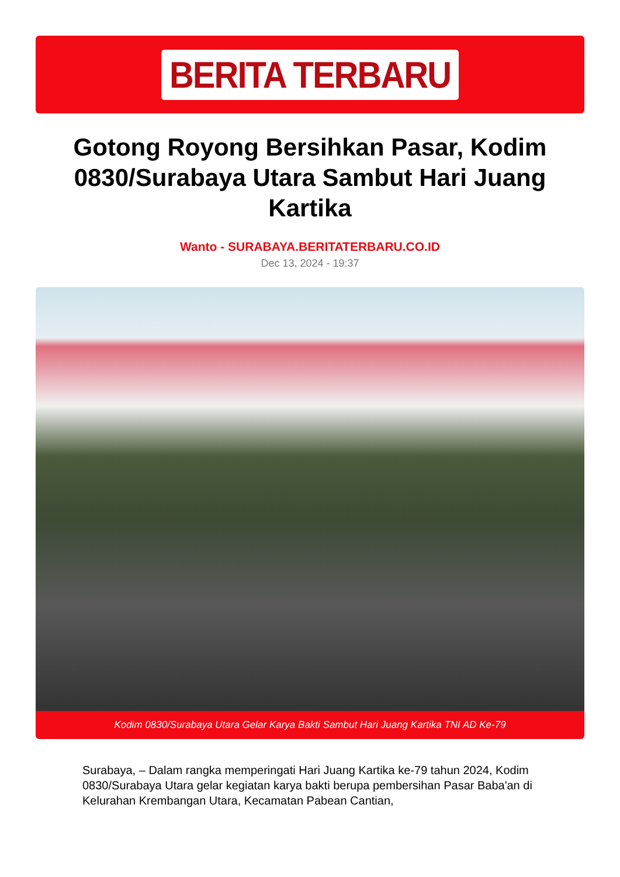BERITA TERBARU
Gotong Royong Bersihkan Pasar, Kodim 0830/Surabaya Utara Sambut Hari Juang Kartika
Wanto - SURABAYA.BERITATERBARU.CO.ID
Dec 13, 2024 - 19:37
Kodim 0830/Surabaya Utara Gelar Karya Bakti Sambut Hari Juang Kartika TNI AD Ke-79
Surabaya, – Dalam rangka memperingati Hari Juang Kartika ke-79 tahun 2024, Kodim 0830/Surabaya Utara gelar kegiatan karya bakti berupa pembersihan Pasar Baba'an di Kelurahan Krembangan Utara, Kecamatan Pabean Cantian,